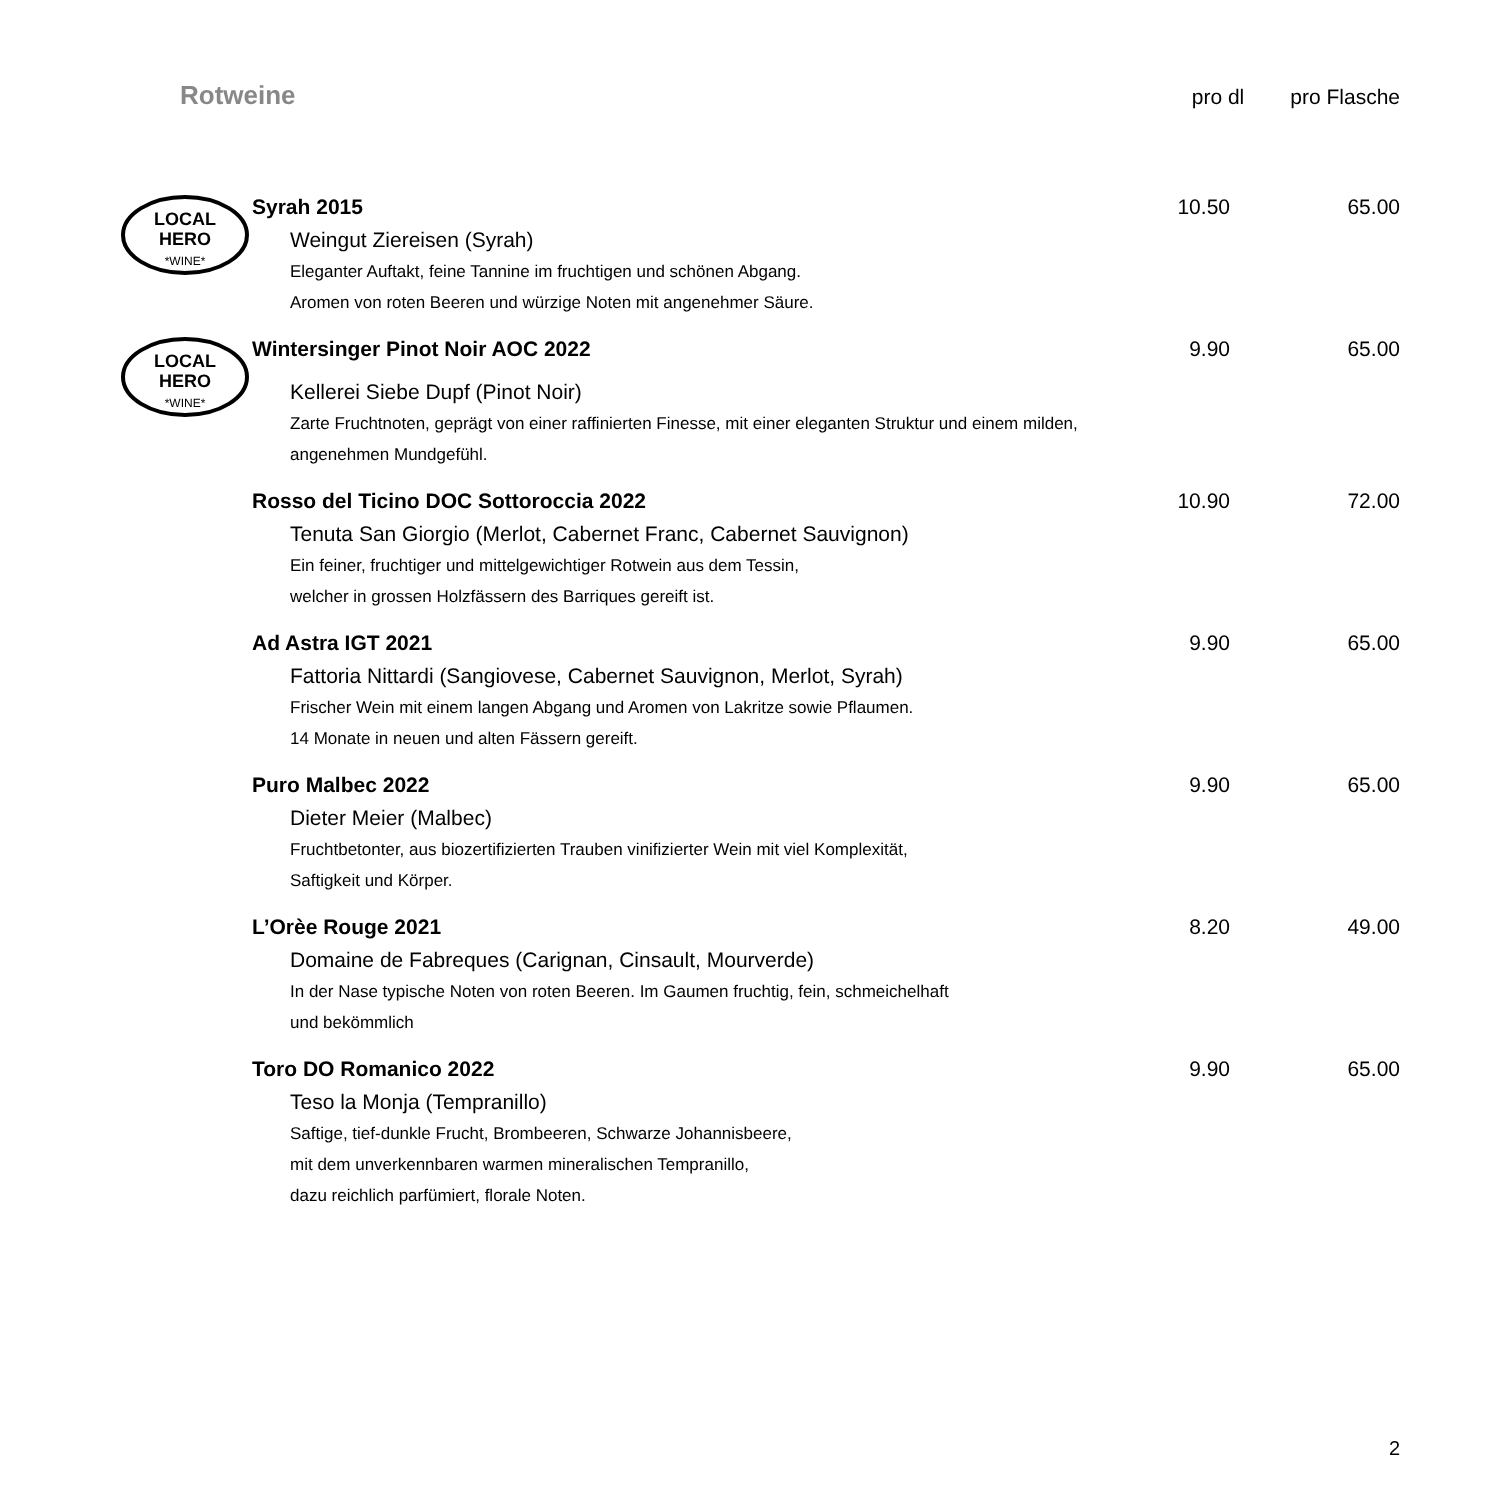Rotweine
pro dl pro Flasche
LOCAL
HERO
*WINE*
Syrah 2015
Weingut Ziereisen (Syrah)
Eleganter Auftakt, feine Tannine im fruchtigen und schönen Abgang.
Aromen von roten Beeren und würzige Noten mit angenehmer Säure.
10.50 65.00
LOCAL
HERO
*WINE*
Wintersinger Pinot Noir AOC 2022
Kellerei Siebe Dupf (Pinot Noir)
Zarte Fruchtnoten, geprägt von einer raffinierten Finesse, mit einer eleganten Struktur und einem milden, angenehmen Mundgefühl.
9.90 65.00
Rosso del Ticino DOC Sottoroccia 2022
Tenuta San Giorgio (Merlot, Cabernet Franc, Cabernet Sauvignon)
Ein feiner, fruchtiger und mittelgewichtiger Rotwein aus dem Tessin,
welcher in grossen Holzfässern des Barriques gereift ist.
10.90 72.00
Ad Astra IGT 2021
Fattoria Nittardi (Sangiovese, Cabernet Sauvignon, Merlot, Syrah)
Frischer Wein mit einem langen Abgang und Aromen von Lakritze sowie Pflaumen.
14 Monate in neuen und alten Fässern gereift.
9.90 65.00
Puro Malbec 2022
Dieter Meier (Malbec)
Fruchtbetonter, aus biozertifizierten Trauben vinifizierter Wein mit viel Komplexität,
Saftigkeit und Körper.
9.90 65.00
L’Orèe Rouge 2021
Domaine de Fabreques (Carignan, Cinsault, Mourverde)
In der Nase typische Noten von roten Beeren. Im Gaumen fruchtig, fein, schmeichelhaft
und bekömmlich
8.20 49.00
Toro DO Romanico 2022
Teso la Monja (Tempranillo)
Saftige, tief-dunkle Frucht, Brombeeren, Schwarze Johannisbeere,
mit dem unverkennbaren warmen mineralischen Tempranillo,
dazu reichlich parfümiert, florale Noten.
9.90 65.00
2